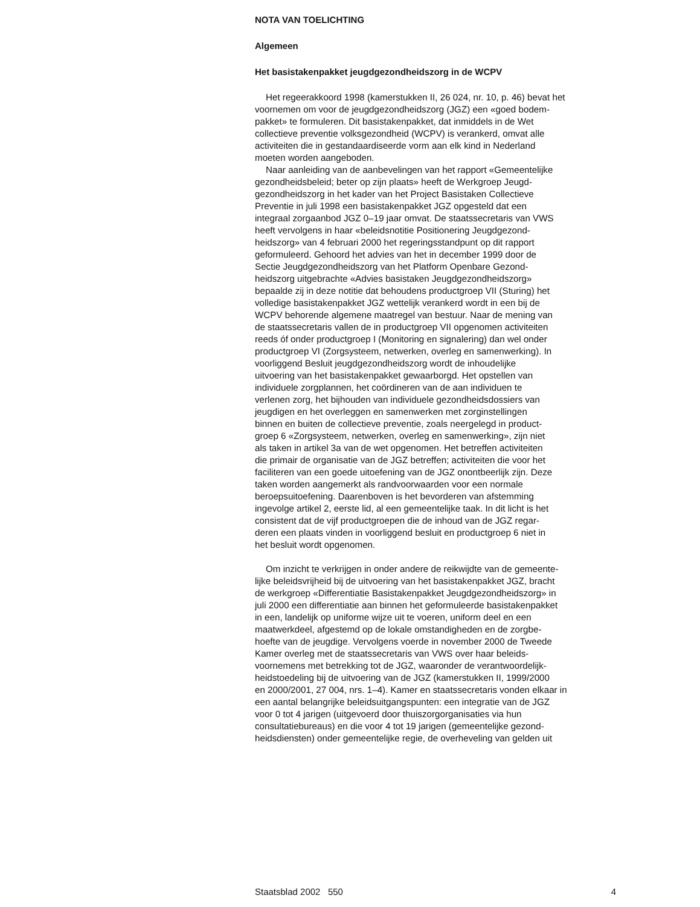NOTA VAN TOELICHTING
Algemeen
Het basistakenpakket jeugdgezondheidszorg in de WCPV
Het regeerakkoord 1998 (kamerstukken II, 26 024, nr. 10, p. 46) bevat het
voornemen om voor de jeugdgezondheidszorg (JGZ) een «goed bodem-
pakket» te formuleren. Dit basistakenpakket, dat inmiddels in de Wet
collectieve preventie volksgezondheid (WCPV) is verankerd, omvat alle
activiteiten die in gestandaardiseerde vorm aan elk kind in Nederland
moeten worden aangeboden.
Naar aanleiding van de aanbevelingen van het rapport «Gemeentelijke
gezondheidsbeleid; beter op zijn plaats» heeft de Werkgroep Jeugd-
gezondheidszorg in het kader van het Project Basistaken Collectieve
Preventie in juli 1998 een basistakenpakket JGZ opgesteld dat een
integraal zorgaanbod JGZ 0–19 jaar omvat. De staatssecretaris van VWS
heeft vervolgens in haar «beleidsnotitie Positionering Jeugdgezond-
heidszorg» van 4 februari 2000 het regeringsstandpunt op dit rapport
geformuleerd. Gehoord het advies van het in december 1999 door de
Sectie Jeugdgezondheidszorg van het Platform Openbare Gezond-
heidszorg uitgebrachte «Advies basistaken Jeugdgezondheidszorg»
bepaalde zij in deze notitie dat behoudens productgroep VII (Sturing) het
volledige basistakenpakket JGZ wettelijk verankerd wordt in een bij de
WCPV behorende algemene maatregel van bestuur. Naar de mening van
de staatssecretaris vallen de in productgroep VII opgenomen activiteiten
reeds óf onder productgroep I (Monitoring en signalering) dan wel onder
productgroep VI (Zorgsysteem, netwerken, overleg en samenwerking). In
voorliggend Besluit jeugdgezondheidszorg wordt de inhoudelijke
uitvoering van het basistakenpakket gewaarborgd. Het opstellen van
individuele zorgplannen, het coördineren van de aan individuen te
verlenen zorg, het bijhouden van individuele gezondheidsdossiers van
jeugdigen en het overleggen en samenwerken met zorginstellingen
binnen en buiten de collectieve preventie, zoals neergelegd in product-
groep 6 «Zorgsysteem, netwerken, overleg en samenwerking», zijn niet
als taken in artikel 3a van de wet opgenomen. Het betreffen activiteiten
die primair de organisatie van de JGZ betreffen; activiteiten die voor het
faciliteren van een goede uitoefening van de JGZ onontbeerlijk zijn. Deze
taken worden aangemerkt als randvoorwaarden voor een normale
beroepsuitoefening. Daarenboven is het bevorderen van afstemming
ingevolge artikel 2, eerste lid, al een gemeentelijke taak. In dit licht is het
consistent dat de vijf productgroepen die de inhoud van de JGZ regar-
deren een plaats vinden in voorliggend besluit en productgroep 6 niet in
het besluit wordt opgenomen.
Om inzicht te verkrijgen in onder andere de reikwijdte van de gemeente-
lijke beleidsvrijheid bij de uitvoering van het basistakenpakket JGZ, bracht
de werkgroep «Differentiatie Basistakenpakket Jeugdgezondheidszorg» in
juli 2000 een differentiatie aan binnen het geformuleerde basistakenpakket
in een, landelijk op uniforme wijze uit te voeren, uniform deel en een
maatwerkdeel, afgestemd op de lokale omstandigheden en de zorgbe-
hoefte van de jeugdige. Vervolgens voerde in november 2000 de Tweede
Kamer overleg met de staatssecretaris van VWS over haar beleids-
voornemens met betrekking tot de JGZ, waaronder de verantwoordelijk-
heidstoedeling bij de uitvoering van de JGZ (kamerstukken II, 1999/2000
en 2000/2001, 27 004, nrs. 1–4). Kamer en staatssecretaris vonden elkaar in
een aantal belangrijke beleidsuitgangspunten: een integratie van de JGZ
voor 0 tot 4 jarigen (uitgevoerd door thuiszorgorganisaties via hun
consultatiebureaus) en die voor 4 tot 19 jarigen (gemeentelijke gezond-
heidsdiensten) onder gemeentelijke regie, de overheveling van gelden uit
Staatsblad 2002 550 4